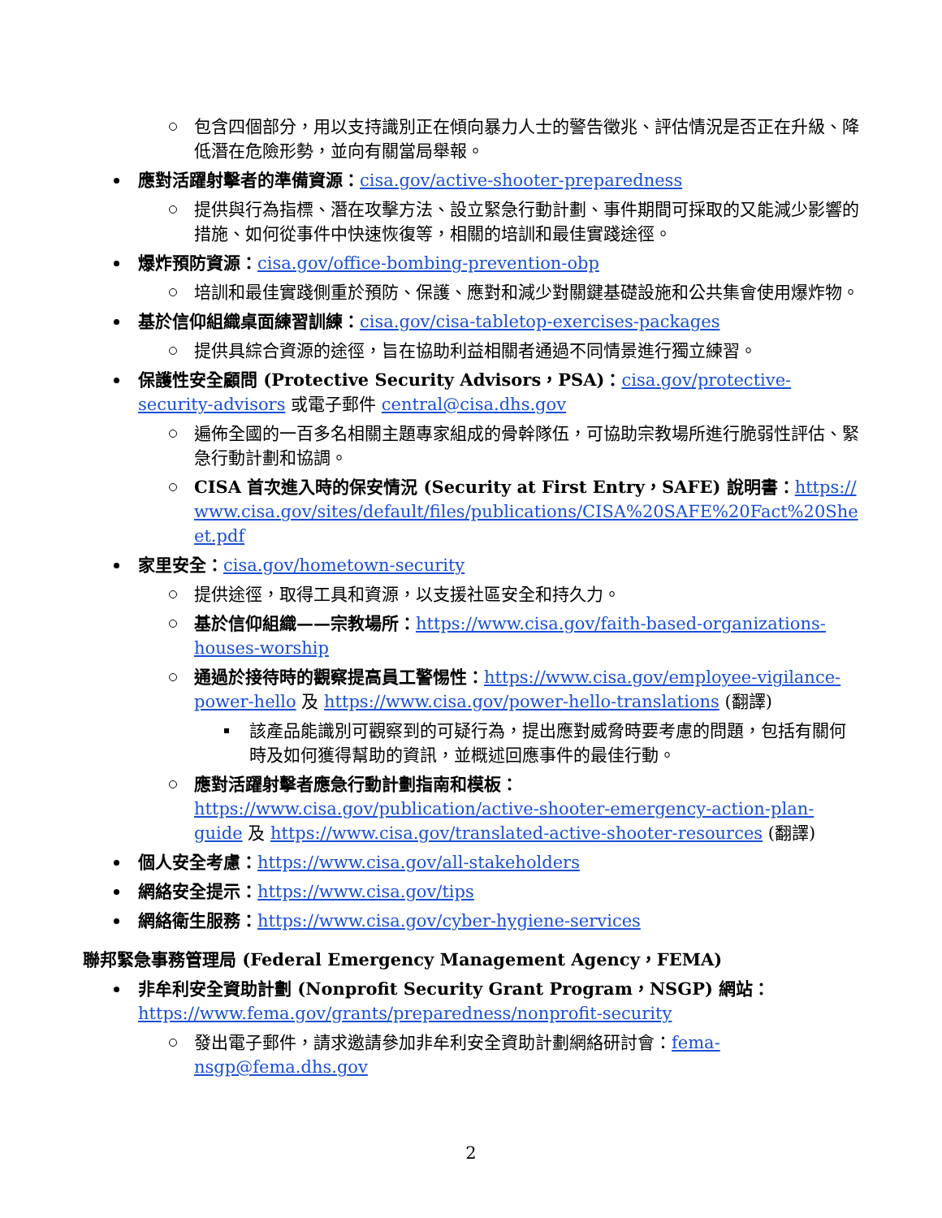包含四個部分，用以支持識別正在傾向暴力人士的警告徵兆、評估情況是否正在升級、降低潛在危險形勢，並向有關當局舉報。
應對活躍射擊者的準備資源：cisa.gov/active-shooter-preparedness
提供與行為指標、潛在攻擊方法、設立緊急行動計劃、事件期間可採取的又能減少影響的措施、如何從事件中快速恢復等，相關的培訓和最佳實踐途徑。
爆炸預防資源：cisa.gov/office-bombing-prevention-obp
培訓和最佳實踐側重於預防、保護、應對和減少對關鍵基礎設施和公共集會使用爆炸物。
基於信仰組織桌面練習訓練：cisa.gov/cisa-tabletop-exercises-packages
提供具綜合資源的途徑，旨在協助利益相關者通過不同情景進行獨立練習。
保護性安全顧問 (Protective Security Advisors，PSA)：cisa.gov/protective-security-advisors 或電子郵件 central@cisa.dhs.gov
遍佈全國的一百多名相關主題專家組成的骨幹隊伍，可協助宗教場所進行脆弱性評估、緊急行動計劃和協調。
CISA 首次進入時的保安情況 (Security at First Entry，SAFE) 說明書：https://www.cisa.gov/sites/default/files/publications/CISA%20SAFE%20Fact%20Sheet.pdf
家里安全：cisa.gov/hometown-security
提供途徑，取得工具和資源，以支援社區安全和持久力。
基於信仰組織——宗教場所：https://www.cisa.gov/faith-based-organizations-houses-worship
通過於接待時的觀察提高員工警惕性：https://www.cisa.gov/employee-vigilance-power-hello 及 https://www.cisa.gov/power-hello-translations (翻譯)
該產品能識別可觀察到的可疑行為，提出應對威脅時要考慮的問題，包括有關何時及如何獲得幫助的資訊，並概述回應事件的最佳行動。
應對活躍射擊者應急行動計劃指南和模板：https://www.cisa.gov/publication/active-shooter-emergency-action-plan-guide 及 https://www.cisa.gov/translated-active-shooter-resources (翻譯)
個人安全考慮：https://www.cisa.gov/all-stakeholders
網絡安全提示：https://www.cisa.gov/tips
網絡衛生服務：https://www.cisa.gov/cyber-hygiene-services
聯邦緊急事務管理局 (Federal Emergency Management Agency，FEMA)
非牟利安全資助計劃 (Nonprofit Security Grant Program，NSGP) 網站：
https://www.fema.gov/grants/preparedness/nonprofit-security
發出電子郵件，請求邀請參加非牟利安全資助計劃網絡研討會：fema-nsgp@fema.dhs.gov
2